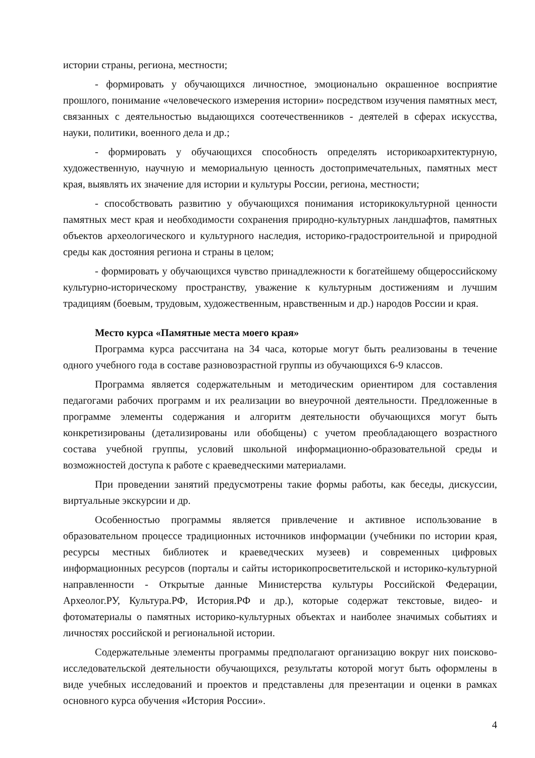истории страны, региона, местности;
- формировать у обучающихся личностное, эмоционально окрашенное восприятие прошлого, понимание «человеческого измерения истории» посредством изучения памятных мест, связанных с деятельностью выдающихся соотечественников - деятелей в сферах искусства, науки, политики, военного дела и др.;
- формировать у обучающихся способность определять историкоархитектурную, художественную, научную и мемориальную ценность достопримечательных, памятных мест края, выявлять их значение для истории и культуры России, региона, местности;
- способствовать развитию у обучающихся понимания историкокультурной ценности памятных мест края и необходимости сохранения природно-культурных ландшафтов, памятных объектов археологического и культурного наследия, историко-градостроительной и природной среды как достояния региона и страны в целом;
- формировать у обучающихся чувство принадлежности к богатейшему общероссийскому культурно-историческому пространству, уважение к культурным достижениям и лучшим традициям (боевым, трудовым, художественным, нравственным и др.) народов России и края.
Место курса «Памятные места моего края»
Программа курса рассчитана на 34 часа, которые могут быть реализованы в течение одного учебного года в составе разновозрастной группы из обучающихся 6-9 классов.
Программа является содержательным и методическим ориентиром для составления педагогами рабочих программ и их реализации во внеурочной деятельности. Предложенные в программе элементы содержания и алгоритм деятельности обучающихся могут быть конкретизированы (детализированы или обобщены) с учетом преобладающего возрастного состава учебной группы, условий школьной информационно-образовательной среды и возможностей доступа к работе с краеведческими материалами.
При проведении занятий предусмотрены такие формы работы, как беседы, дискуссии, виртуальные экскурсии и др.
Особенностью программы является привлечение и активное использование в образовательном процессе традиционных источников информации (учебники по истории края, ресурсы местных библиотек и краеведческих музеев) и современных цифровых информационных ресурсов (порталы и сайты историкопросветительской и историко-культурной направленности - Открытые данные Министерства культуры Российской Федерации, Археолог.РУ, Культура.РФ, История.РФ и др.), которые содержат текстовые, видео- и фотоматериалы о памятных историко-культурных объектах и наиболее значимых событиях и личностях российской и региональной истории.
Содержательные элементы программы предполагают организацию вокруг них поисково-исследовательской деятельности обучающихся, результаты которой могут быть оформлены в виде учебных исследований и проектов и представлены для презентации и оценки в рамках основного курса обучения «История России».
4